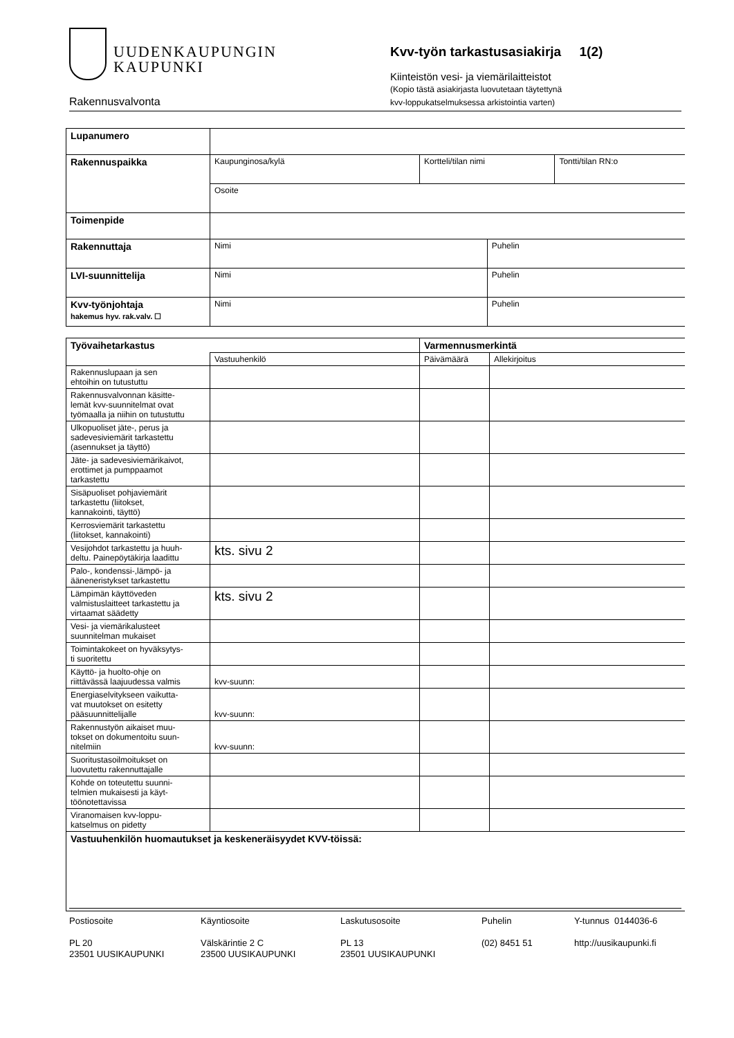UUDENKAUPUNGIN
KAUPUNKI
Rakennusvalvonta
Kvv-työn tarkastusasiakirja 1(2)
Kiinteistön vesi- ja viemärilaitteistot
(Kopio tästä asiakirjasta luovutetaan täytettynä
kvv-loppukatselmuksessa arkistointia varten)
| Lupanumero | | | | |
| Rakennuspaikka | Kaupunginosa/kylä | Kortteli/tilan nimi | | Tontti/tilan RN:o |
| | Osoite | | | |
| Toimenpide | | | | |
| Rakennuttaja | Nimi | | Puhelin | |
| LVI-suunnittelija | Nimi | | Puhelin | |
| Kvv-työnjohtaja hakemus hyv. rak.valv. ☐ | Nimi | | Puhelin | |
| Työvaihetarkastus | | Varmennusmerkintä | |
| | Vastuuhenkilö | Päivämäärä | Allekirjoitus |
| Rakennuslupaan ja sen ehtoihin on tutustuttu | | | |
| Rakennusvalvonnan käsitte- lemät kvv-suunnitelmat ovat työmaalla ja niihin on tutustuttu | | | |
| Ulkopuoliset jäte-, perus ja sadevesiviemärit tarkastettu (asennukset ja täyttö) | | | |
| Jäte- ja sadevesiviemärikaivot, erottimet ja pumppaamot tarkastettu | | | |
| Sisäpuoliset pohjaviemärit tarkastettu (liitokset, kannakointi, täyttö) | | | |
| Kerrosviemärit tarkastettu (liitokset, kannakointi) | | | |
| Vesijohdot tarkastettu ja huuh- deltu. Painepöytäkirja laadittu | kts. sivu 2 | | |
| Palo-, kondenssi-,lämpö- ja ääneneristykset tarkastettu | | | |
| Lämpimän käyttöveden valmistuslaitteet tarkastettu ja virtaamat säädetty | kts. sivu 2 | | |
| Vesi- ja viemärikalusteet suunnitelman mukaiset | | | |
| Toimintakokeet on hyväksytys- ti suoritettu | | | |
| Käyttö- ja huolto-ohje on riittävässä laajuudessa valmis | kvv-suunn: | | |
| Energiaselvitykseen vaikutta- vat muutokset on esitetty pääsuunnittelijalle | kvv-suunn: | | |
| Rakennustyön aikaiset muu- tokset on dokumentoitu suun- nitelmiin | kvv-suunn: | | |
| Suoritustasoilmoitukset on luovutettu rakennuttajalle | | | |
| Kohde on toteutettu suunni- telmien mukaisesti ja käyt- töönotettavissa | | | |
| Viranomaisen kvv-loppu- katselmus on pidetty | | | |
| Vastuuhenkilön huomautukset ja keskeneräisyydet KVV-töissä: | | | |
Postiosoite
PL 20
23501 UUSIKAUPUNKI
Käyntiosoite
Välskärintie 2 C
23500 UUSIKAUPUNKI
Laskutusosoite
PL 13
23501 UUSIKAUPUNKI
Puhelin
(02) 8451 51
Y-tunnus 0144036-6
http://uusikaupunki.fi